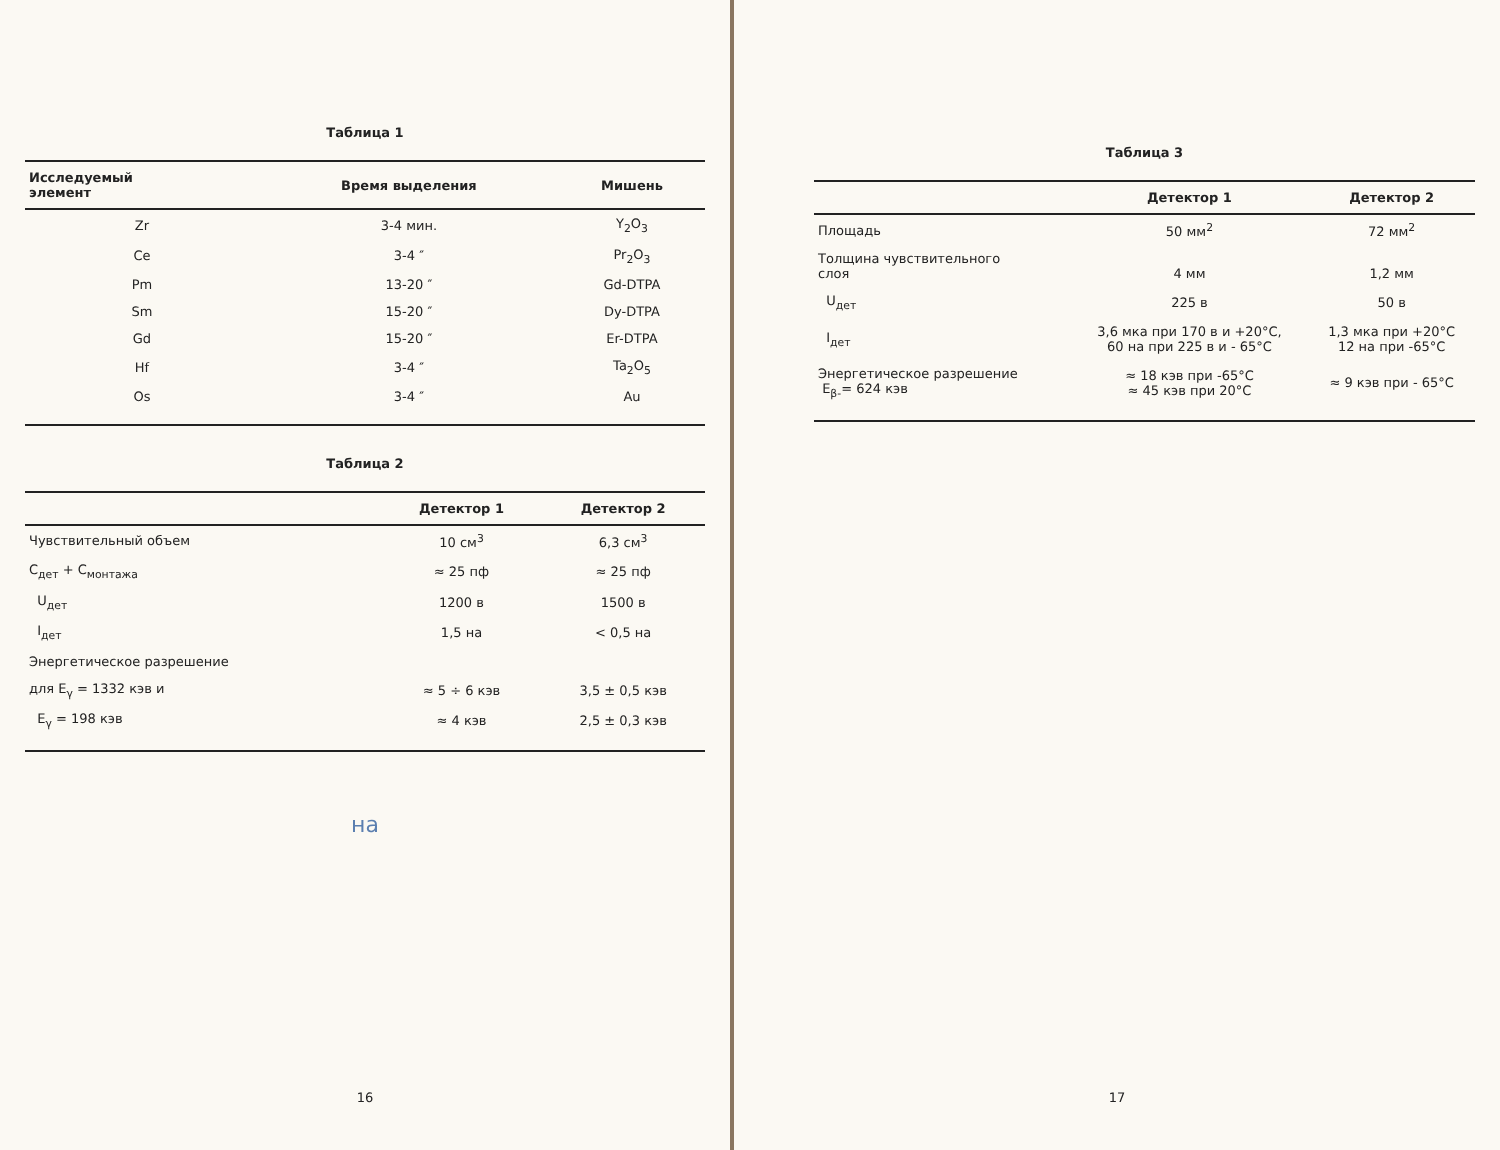Таблица 1
| Исследуемый элемент | Время выделения | Мишень |
| --- | --- | --- |
| Zr | 3-4 мин. | Y<sub>2</sub>O<sub>3</sub> |
| Ce | 3-4 ″ | Pr<sub>2</sub>O<sub>3</sub> |
| Pm | 13-20 ″ | Gd-DTPA |
| Sm | 15-20 ″ | Dy-DTPA |
| Gd | 15-20 ″ | Er-DTPA |
| Hf | 3-4 ″ | Ta<sub>2</sub>O<sub>5</sub> |
| Os | 3-4 ″ | Au |
Таблица 2
| | Детектор 1 | Детектор 2 |
| --- | --- | --- |
| Чувствительный объем | 10 см<sup>3</sup> | 6,3 см<sup>3</sup> |
| C<sub>дет</sub> + C<sub>монтажа</sub> | ≈ 25 пф | ≈ 25 пф |
| U<sub>дет</sub> | 1200 в | 1500 в |
| I<sub>дет</sub> | 1,5 на | < 0,5 на |
| Энергетическое разрешение | | |
| для E<sub>γ</sub> = 1332 кэв и | ≈ 5 ÷ 6 кэв | 3,5 ± 0,5 кэв |
| E<sub>γ</sub> = 198 кэв | ≈ 4 кэв | 2,5 ± 0,3 кэв |
на
16
Таблица 3
| | Детектор 1 | Детектор 2 |
| --- | --- | --- |
| Площадь | 50 мм<sup>2</sup> | 72 мм<sup>2</sup> |
| Толщина чувствительного слоя | 4 мм | 1,2 мм |
| U<sub>дет</sub> | 225 в | 50 в |
| I<sub>дет</sub> | 3,6 мка при 170 в и +20°C, 60 на при 225 в и - 65°C | 1,3 мка при +20°C 12 на при -65°C |
| Энергетическое разрешение E<sub>β-</sub>= 624 кэв | ≈ 18 кэв при -65°C ≈ 45 кэв при 20°C | ≈ 9 кэв при - 65°C |
17